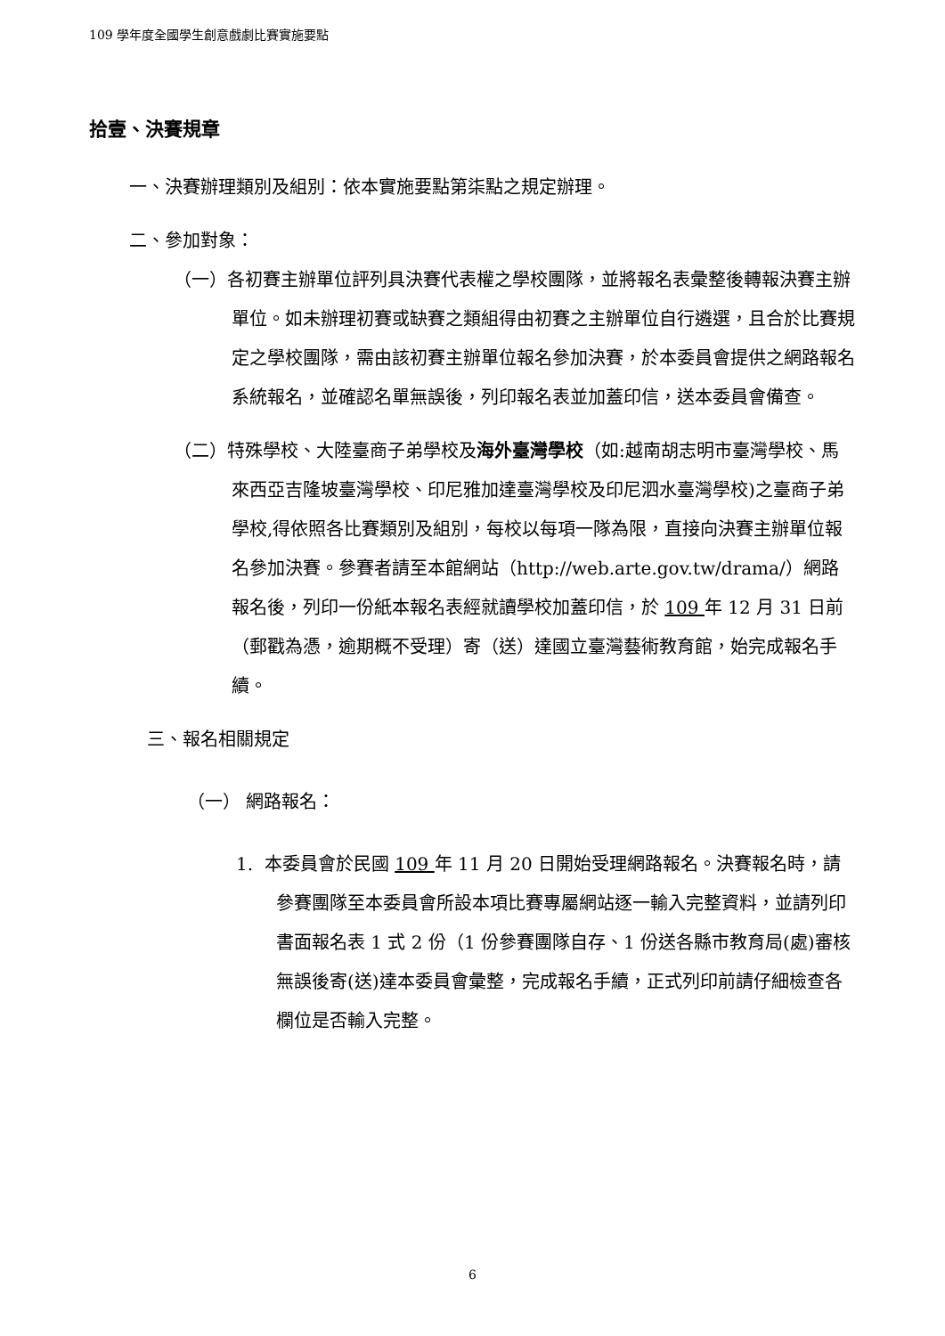109 學年度全國學生創意戲劇比賽實施要點
拾壹、決賽規章
一、決賽辦理類別及組別：依本實施要點第柒點之規定辦理。
二、參加對象：
（一）各初賽主辦單位評列具決賽代表權之學校團隊，並將報名表彙整後轉報決賽主辦單位。如未辦理初賽或缺賽之類組得由初賽之主辦單位自行遴選，且合於比賽規定之學校團隊，需由該初賽主辦單位報名參加決賽，於本委員會提供之網路報名系統報名，並確認名單無誤後，列印報名表並加蓋印信，送本委員會備查。
（二）特殊學校、大陸臺商子弟學校及海外臺灣學校（如:越南胡志明市臺灣學校、馬來西亞吉隆坡臺灣學校、印尼雅加達臺灣學校及印尼泗水臺灣學校)之臺商子弟學校,得依照各比賽類別及組別，每校以每項一隊為限，直接向決賽主辦單位報名參加決賽。參賽者請至本館網站（http://web.arte.gov.tw/drama/）網路報名後，列印一份紙本報名表經就讀學校加蓋印信，於 109 年 12 月 31 日前（郵戳為憑，逾期概不受理）寄（送）達國立臺灣藝術教育館，始完成報名手續。
三、報名相關規定
（一） 網路報名：
1. 本委員會於民國 109 年 11 月 20 日開始受理網路報名。決賽報名時，請參賽團隊至本委員會所設本項比賽專屬網站逐一輸入完整資料，並請列印書面報名表 1 式 2 份（1 份參賽團隊自存、1 份送各縣市教育局(處)審核無誤後寄(送)達本委員會彙整，完成報名手續，正式列印前請仔細檢查各欄位是否輸入完整。
6